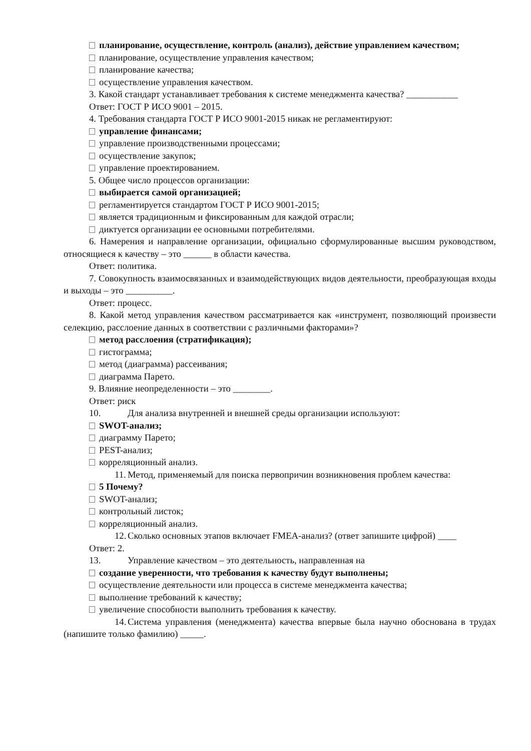планирование, осуществление, контроль (анализ), действие управлением качеством;
планирование, осуществление управления качеством;
планирование качества;
осуществление управления качеством.
3. Какой стандарт устанавливает требования к системе менеджмента качества? ___________
Ответ: ГОСТ Р ИСО 9001 – 2015.
4. Требования стандарта ГОСТ Р ИСО 9001-2015 никак не регламентируют:
управление финансами;
управление производственными процессами;
осуществление закупок;
управление проектированием.
5. Общее число процессов организации:
выбирается самой организацией;
регламентируется стандартом ГОСТ Р ИСО 9001-2015;
является традиционным и фиксированным для каждой отрасли;
диктуется организации ее основными потребителями.
6. Намерения и направление организации, официально сформулированные высшим руководством, относящиеся к качеству – это ______ в области качества.
Ответ: политика.
7. Совокупность взаимосвязанных и взаимодействующих видов деятельности, преобразующая входы и выходы – это __________.
Ответ: процесс.
8. Какой метод управления качеством рассматривается как «инструмент, позволяющий произвести селекцию, расслоение данных в соответствии с различными факторами»?
метод расслоения (стратификация);
гистограмма;
метод (диаграмма) рассеивания;
диаграмма Парето.
9. Влияние неопределенности – это ________.
Ответ: риск
10. Для анализа внутренней и внешней среды организации используют:
SWOT-анализ;
диаграмму Парето;
PEST-анализ;
корреляционный анализ.
11. Метод, применяемый для поиска первопричин возникновения проблем качества:
5 Почему?
SWOT-анализ;
контрольный листок;
корреляционный анализ.
12. Сколько основных этапов включает FMEA-анализ? (ответ запишите цифрой) ____
Ответ: 2.
13. Управление качеством – это деятельность, направленная на
создание уверенности, что требования к качеству будут выполнены;
осуществление деятельности или процесса в системе менеджмента качества;
выполнение требований к качеству;
увеличение способности выполнить требования к качеству.
14. Система управления (менеджмента) качества впервые была научно обоснована в трудах (напишите только фамилию) _____.